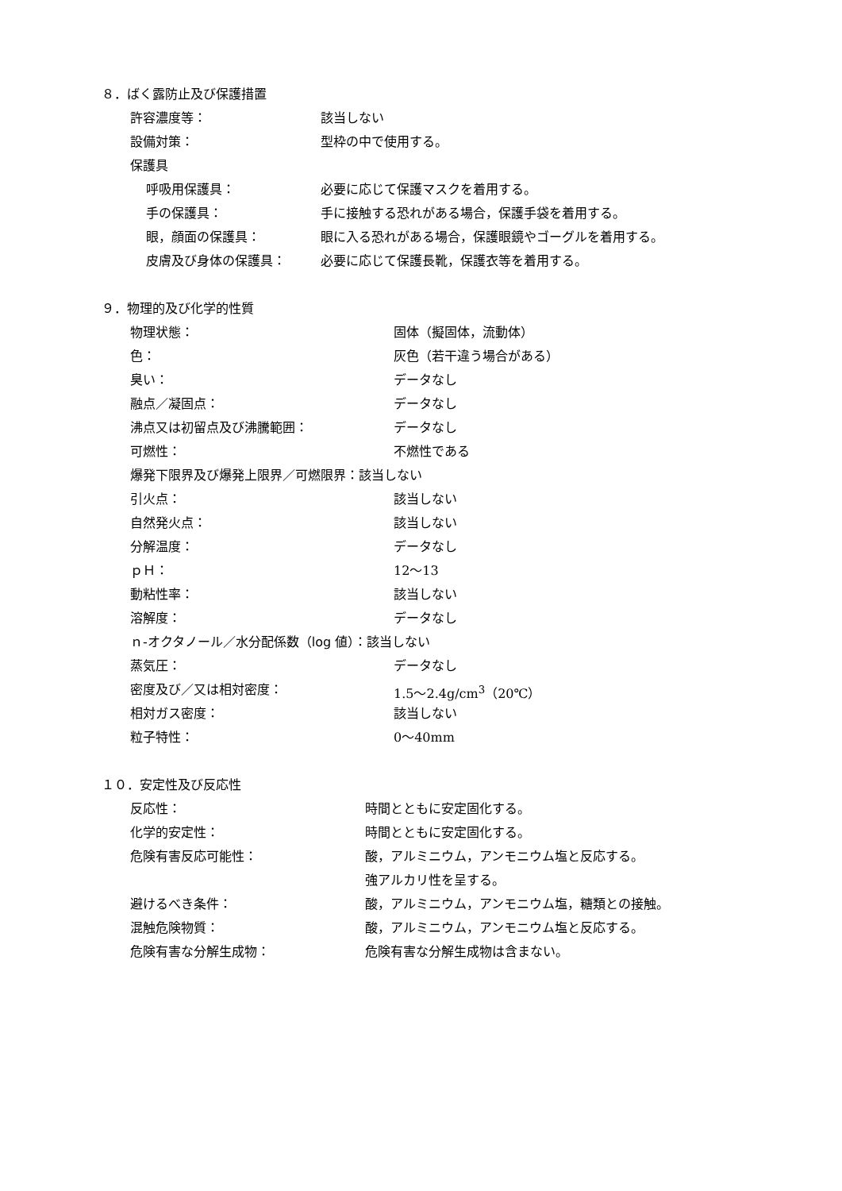８．ばく露防止及び保護措置
許容濃度等： 該当しない
設備対策： 型枠の中で使用する。
保護具
呼吸用保護具： 必要に応じて保護マスクを着用する。
手の保護具： 手に接触する恐れがある場合，保護手袋を着用する。
眼，顔面の保護具： 眼に入る恐れがある場合，保護眼鏡やゴーグルを着用する。
皮膚及び身体の保護具： 必要に応じて保護長靴，保護衣等を着用する。
９．物理的及び化学的性質
物理状態： 固体（擬固体，流動体）
色： 灰色（若干違う場合がある）
臭い： データなし
融点／凝固点： データなし
沸点又は初留点及び沸騰範囲： データなし
可燃性： 不燃性である
爆発下限界及び爆発上限界／可燃限界： 該当しない
引火点： 該当しない
自然発火点： 該当しない
分解温度： データなし
ｐＨ： 12～13
動粘性率： 該当しない
溶解度： データなし
ｎ-オクタノール／水分配係数（log 値）： 該当しない
蒸気圧： データなし
密度及び／又は相対密度： 1.5～2.4g/cm<sup>3</sup>（20℃）
相対ガス密度： 該当しない
粒子特性： 0～40mm
１０．安定性及び反応性
反応性： 時間とともに安定固化する。
化学的安定性： 時間とともに安定固化する。
危険有害反応可能性： 酸，アルミニウム，アンモニウム塩と反応する。
強アルカリ性を呈する。
避けるべき条件： 酸，アルミニウム，アンモニウム塩，糖類との接触。
混触危険物質： 酸，アルミニウム，アンモニウム塩と反応する。
危険有害な分解生成物： 危険有害な分解生成物は含まない。